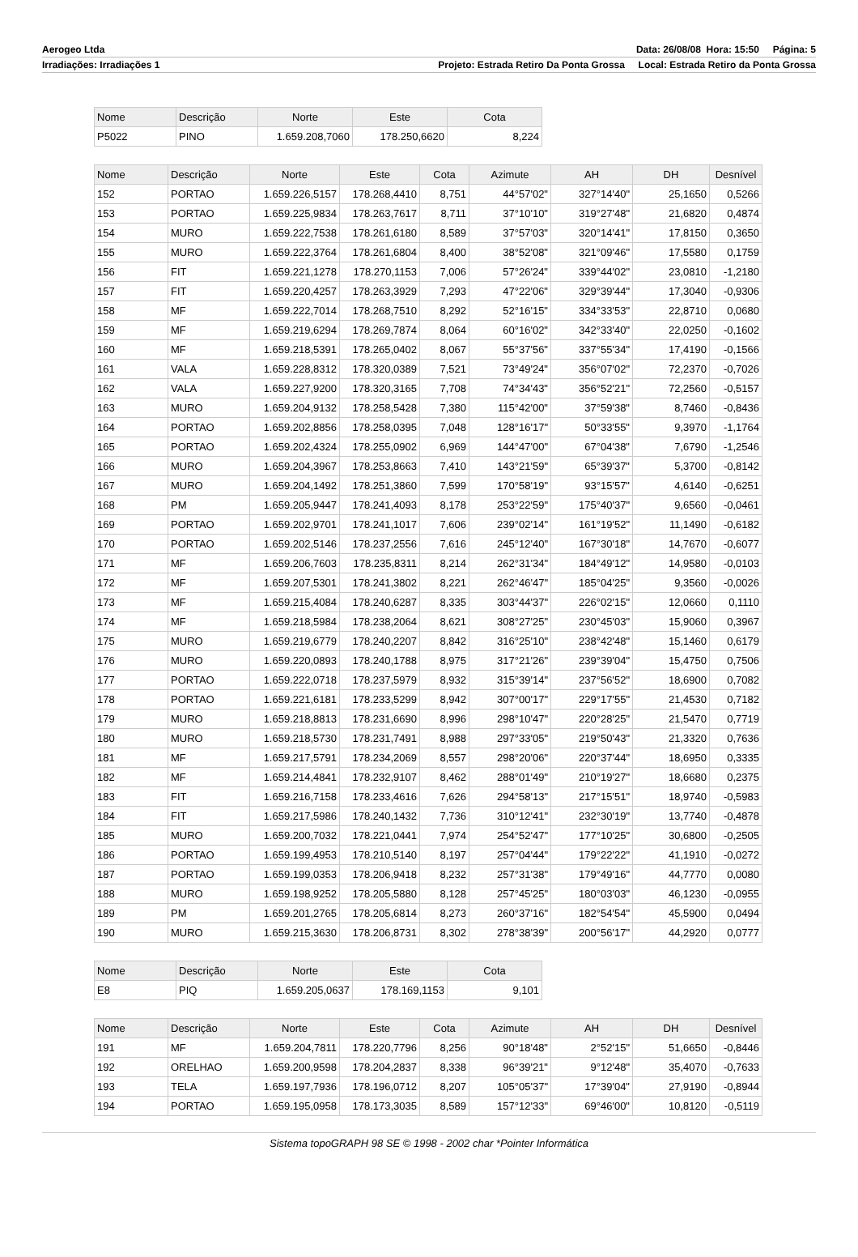Aerogeo Ltda Data: 26/08/08 Hora: 15:50 Página: 5
Irradiações: Irradiações 1 Projeto: Estrada Retiro Da Ponta Grossa Local: Estrada Retiro da Ponta Grossa
| Nome | Descrição | Norte | Este | Cota |
| --- | --- | --- | --- | --- |
| P5022 | PINO | 1.659.208,7060 | 178.250,6620 | 8,224 |
| Nome | Descrição | Norte | Este | Cota | Azimute | AH | DH | Desnível |
| --- | --- | --- | --- | --- | --- | --- | --- | --- |
| 152 | PORTAO | 1.659.226,5157 | 178.268,4410 | 8,751 | 44°57'02" | 327°14'40" | 25,1650 | 0,5266 |
| 153 | PORTAO | 1.659.225,9834 | 178.263,7617 | 8,711 | 37°10'10" | 319°27'48" | 21,6820 | 0,4874 |
| 154 | MURO | 1.659.222,7538 | 178.261,6180 | 8,589 | 37°57'03" | 320°14'41" | 17,8150 | 0,3650 |
| 155 | MURO | 1.659.222,3764 | 178.261,6804 | 8,400 | 38°52'08" | 321°09'46" | 17,5580 | 0,1759 |
| 156 | FIT | 1.659.221,1278 | 178.270,1153 | 7,006 | 57°26'24" | 339°44'02" | 23,0810 | -1,2180 |
| 157 | FIT | 1.659.220,4257 | 178.263,3929 | 7,293 | 47°22'06" | 329°39'44" | 17,3040 | -0,9306 |
| 158 | MF | 1.659.222,7014 | 178.268,7510 | 8,292 | 52°16'15" | 334°33'53" | 22,8710 | 0,0680 |
| 159 | MF | 1.659.219,6294 | 178.269,7874 | 8,064 | 60°16'02" | 342°33'40" | 22,0250 | -0,1602 |
| 160 | MF | 1.659.218,5391 | 178.265,0402 | 8,067 | 55°37'56" | 337°55'34" | 17,4190 | -0,1566 |
| 161 | VALA | 1.659.228,8312 | 178.320,0389 | 7,521 | 73°49'24" | 356°07'02" | 72,2370 | -0,7026 |
| 162 | VALA | 1.659.227,9200 | 178.320,3165 | 7,708 | 74°34'43" | 356°52'21" | 72,2560 | -0,5157 |
| 163 | MURO | 1.659.204,9132 | 178.258,5428 | 7,380 | 115°42'00" | 37°59'38" | 8,7460 | -0,8436 |
| 164 | PORTAO | 1.659.202,8856 | 178.258,0395 | 7,048 | 128°16'17" | 50°33'55" | 9,3970 | -1,1764 |
| 165 | PORTAO | 1.659.202,4324 | 178.255,0902 | 6,969 | 144°47'00" | 67°04'38" | 7,6790 | -1,2546 |
| 166 | MURO | 1.659.204,3967 | 178.253,8663 | 7,410 | 143°21'59" | 65°39'37" | 5,3700 | -0,8142 |
| 167 | MURO | 1.659.204,1492 | 178.251,3860 | 7,599 | 170°58'19" | 93°15'57" | 4,6140 | -0,6251 |
| 168 | PM | 1.659.205,9447 | 178.241,4093 | 8,178 | 253°22'59" | 175°40'37" | 9,6560 | -0,0461 |
| 169 | PORTAO | 1.659.202,9701 | 178.241,1017 | 7,606 | 239°02'14" | 161°19'52" | 11,1490 | -0,6182 |
| 170 | PORTAO | 1.659.202,5146 | 178.237,2556 | 7,616 | 245°12'40" | 167°30'18" | 14,7670 | -0,6077 |
| 171 | MF | 1.659.206,7603 | 178.235,8311 | 8,214 | 262°31'34" | 184°49'12" | 14,9580 | -0,0103 |
| 172 | MF | 1.659.207,5301 | 178.241,3802 | 8,221 | 262°46'47" | 185°04'25" | 9,3560 | -0,0026 |
| 173 | MF | 1.659.215,4084 | 178.240,6287 | 8,335 | 303°44'37" | 226°02'15" | 12,0660 | 0,1110 |
| 174 | MF | 1.659.218,5984 | 178.238,2064 | 8,621 | 308°27'25" | 230°45'03" | 15,9060 | 0,3967 |
| 175 | MURO | 1.659.219,6779 | 178.240,2207 | 8,842 | 316°25'10" | 238°42'48" | 15,1460 | 0,6179 |
| 176 | MURO | 1.659.220,0893 | 178.240,1788 | 8,975 | 317°21'26" | 239°39'04" | 15,4750 | 0,7506 |
| 177 | PORTAO | 1.659.222,0718 | 178.237,5979 | 8,932 | 315°39'14" | 237°56'52" | 18,6900 | 0,7082 |
| 178 | PORTAO | 1.659.221,6181 | 178.233,5299 | 8,942 | 307°00'17" | 229°17'55" | 21,4530 | 0,7182 |
| 179 | MURO | 1.659.218,8813 | 178.231,6690 | 8,996 | 298°10'47" | 220°28'25" | 21,5470 | 0,7719 |
| 180 | MURO | 1.659.218,5730 | 178.231,7491 | 8,988 | 297°33'05" | 219°50'43" | 21,3320 | 0,7636 |
| 181 | MF | 1.659.217,5791 | 178.234,2069 | 8,557 | 298°20'06" | 220°37'44" | 18,6950 | 0,3335 |
| 182 | MF | 1.659.214,4841 | 178.232,9107 | 8,462 | 288°01'49" | 210°19'27" | 18,6680 | 0,2375 |
| 183 | FIT | 1.659.216,7158 | 178.233,4616 | 7,626 | 294°58'13" | 217°15'51" | 18,9740 | -0,5983 |
| 184 | FIT | 1.659.217,5986 | 178.240,1432 | 7,736 | 310°12'41" | 232°30'19" | 13,7740 | -0,4878 |
| 185 | MURO | 1.659.200,7032 | 178.221,0441 | 7,974 | 254°52'47" | 177°10'25" | 30,6800 | -0,2505 |
| 186 | PORTAO | 1.659.199,4953 | 178.210,5140 | 8,197 | 257°04'44" | 179°22'22" | 41,1910 | -0,0272 |
| 187 | PORTAO | 1.659.199,0353 | 178.206,9418 | 8,232 | 257°31'38" | 179°49'16" | 44,7770 | 0,0080 |
| 188 | MURO | 1.659.198,9252 | 178.205,5880 | 8,128 | 257°45'25" | 180°03'03" | 46,1230 | -0,0955 |
| 189 | PM | 1.659.201,2765 | 178.205,6814 | 8,273 | 260°37'16" | 182°54'54" | 45,5900 | 0,0494 |
| 190 | MURO | 1.659.215,3630 | 178.206,8731 | 8,302 | 278°38'39" | 200°56'17" | 44,2920 | 0,0777 |
| Nome | Descrição | Norte | Este | Cota |
| --- | --- | --- | --- | --- |
| E8 | PIQ | 1.659.205,0637 | 178.169,1153 | 9,101 |
| Nome | Descrição | Norte | Este | Cota | Azimute | AH | DH | Desnível |
| --- | --- | --- | --- | --- | --- | --- | --- | --- |
| 191 | MF | 1.659.204,7811 | 178.220,7796 | 8,256 | 90°18'48" | 2°52'15" | 51,6650 | -0,8446 |
| 192 | ORELHAO | 1.659.200,9598 | 178.204,2837 | 8,338 | 96°39'21" | 9°12'48" | 35,4070 | -0,7633 |
| 193 | TELA | 1.659.197,7936 | 178.196,0712 | 8,207 | 105°05'37" | 17°39'04" | 27,9190 | -0,8944 |
| 194 | PORTAO | 1.659.195,0958 | 178.173,3035 | 8,589 | 157°12'33" | 69°46'00" | 10,8120 | -0,5119 |
Sistema topoGRAPH 98 SE © 1998 - 2002 char *Pointer Informática